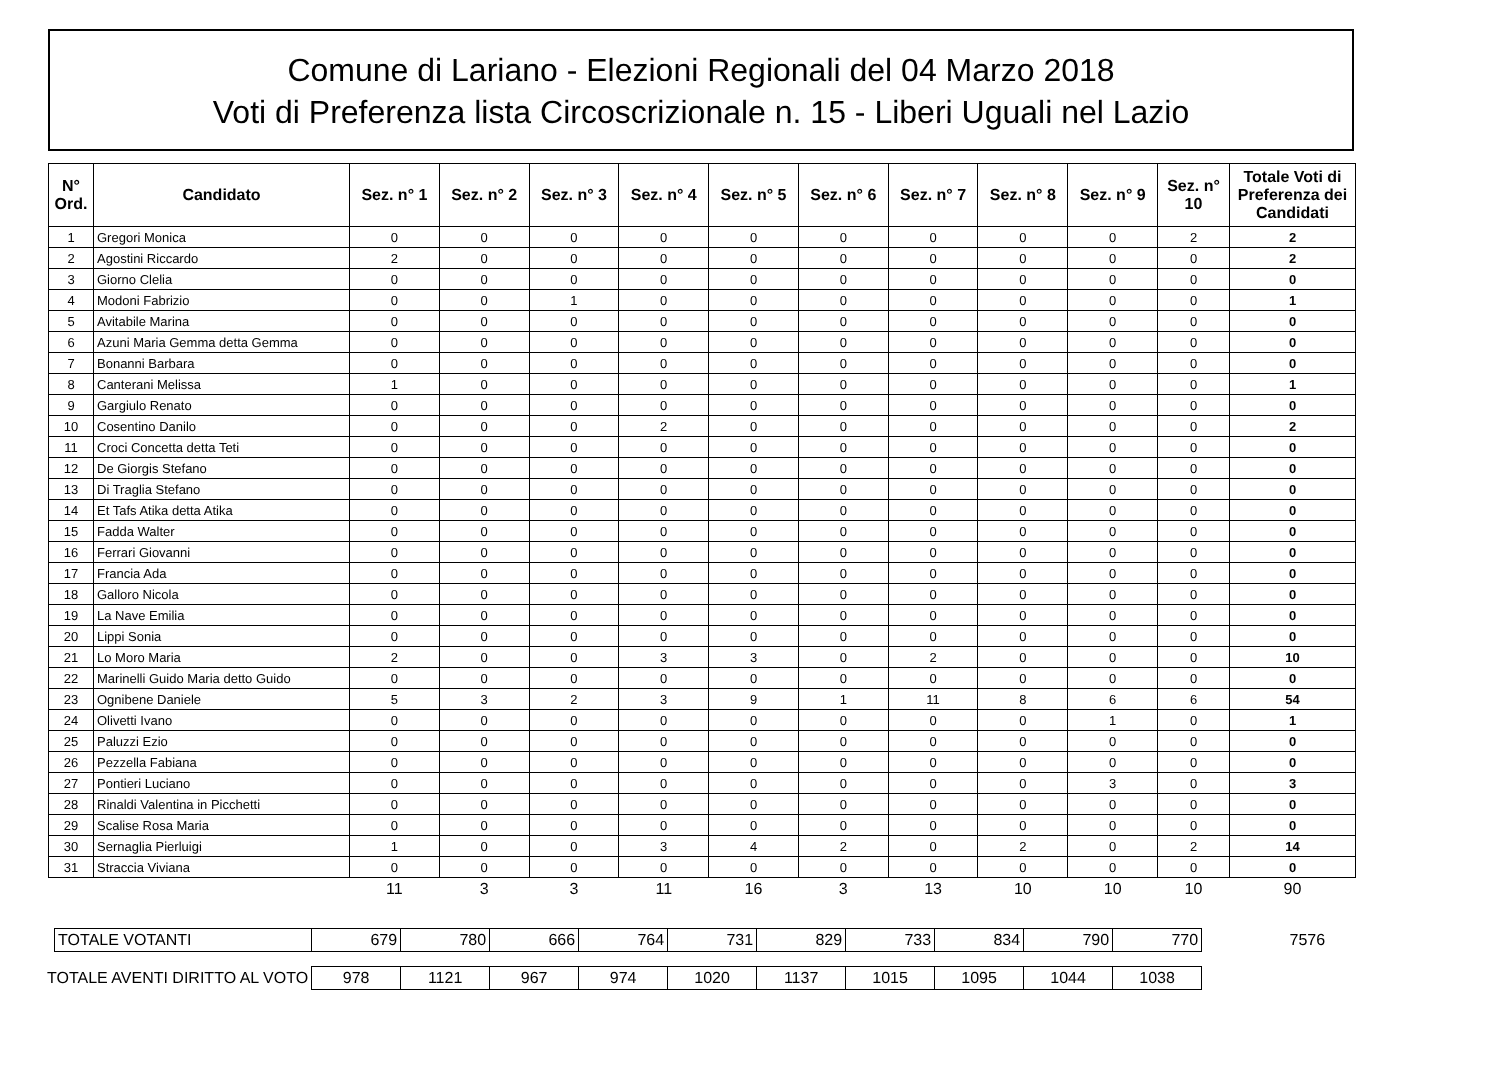Comune di Lariano - Elezioni Regionali del 04 Marzo 2018
Voti di Preferenza lista Circoscrizionale n. 15 - Liberi Uguali nel Lazio
| N° Ord. | Candidato | Sez. n° 1 | Sez. n° 2 | Sez. n° 3 | Sez. n° 4 | Sez. n° 5 | Sez. n° 6 | Sez. n° 7 | Sez. n° 8 | Sez. n° 9 | Sez. n° 10 | Totale Voti di Preferenza dei Candidati |
| --- | --- | --- | --- | --- | --- | --- | --- | --- | --- | --- | --- | --- |
| 1 | Gregori Monica | 0 | 0 | 0 | 0 | 0 | 0 | 0 | 0 | 0 | 2 | 2 |
| 2 | Agostini Riccardo | 2 | 0 | 0 | 0 | 0 | 0 | 0 | 0 | 0 | 0 | 2 |
| 3 | Giorno Clelia | 0 | 0 | 0 | 0 | 0 | 0 | 0 | 0 | 0 | 0 | 0 |
| 4 | Modoni Fabrizio | 0 | 0 | 1 | 0 | 0 | 0 | 0 | 0 | 0 | 0 | 1 |
| 5 | Avitabile Marina | 0 | 0 | 0 | 0 | 0 | 0 | 0 | 0 | 0 | 0 | 0 |
| 6 | Azuni Maria Gemma detta Gemma | 0 | 0 | 0 | 0 | 0 | 0 | 0 | 0 | 0 | 0 | 0 |
| 7 | Bonanni Barbara | 0 | 0 | 0 | 0 | 0 | 0 | 0 | 0 | 0 | 0 | 0 |
| 8 | Canterani Melissa | 1 | 0 | 0 | 0 | 0 | 0 | 0 | 0 | 0 | 0 | 1 |
| 9 | Gargiulo Renato | 0 | 0 | 0 | 0 | 0 | 0 | 0 | 0 | 0 | 0 | 0 |
| 10 | Cosentino Danilo | 0 | 0 | 0 | 2 | 0 | 0 | 0 | 0 | 0 | 0 | 2 |
| 11 | Croci Concetta detta Teti | 0 | 0 | 0 | 0 | 0 | 0 | 0 | 0 | 0 | 0 | 0 |
| 12 | De Giorgis Stefano | 0 | 0 | 0 | 0 | 0 | 0 | 0 | 0 | 0 | 0 | 0 |
| 13 | Di Traglia Stefano | 0 | 0 | 0 | 0 | 0 | 0 | 0 | 0 | 0 | 0 | 0 |
| 14 | Et Tafs Atika detta Atika | 0 | 0 | 0 | 0 | 0 | 0 | 0 | 0 | 0 | 0 | 0 |
| 15 | Fadda Walter | 0 | 0 | 0 | 0 | 0 | 0 | 0 | 0 | 0 | 0 | 0 |
| 16 | Ferrari Giovanni | 0 | 0 | 0 | 0 | 0 | 0 | 0 | 0 | 0 | 0 | 0 |
| 17 | Francia Ada | 0 | 0 | 0 | 0 | 0 | 0 | 0 | 0 | 0 | 0 | 0 |
| 18 | Galloro Nicola | 0 | 0 | 0 | 0 | 0 | 0 | 0 | 0 | 0 | 0 | 0 |
| 19 | La Nave Emilia | 0 | 0 | 0 | 0 | 0 | 0 | 0 | 0 | 0 | 0 | 0 |
| 20 | Lippi Sonia | 0 | 0 | 0 | 0 | 0 | 0 | 0 | 0 | 0 | 0 | 0 |
| 21 | Lo Moro Maria | 2 | 0 | 0 | 3 | 3 | 0 | 2 | 0 | 0 | 0 | 10 |
| 22 | Marinelli Guido Maria detto Guido | 0 | 0 | 0 | 0 | 0 | 0 | 0 | 0 | 0 | 0 | 0 |
| 23 | Ognibene Daniele | 5 | 3 | 2 | 3 | 9 | 1 | 11 | 8 | 6 | 6 | 54 |
| 24 | Olivetti Ivano | 0 | 0 | 0 | 0 | 0 | 0 | 0 | 0 | 1 | 0 | 1 |
| 25 | Paluzzi Ezio | 0 | 0 | 0 | 0 | 0 | 0 | 0 | 0 | 0 | 0 | 0 |
| 26 | Pezzella Fabiana | 0 | 0 | 0 | 0 | 0 | 0 | 0 | 0 | 0 | 0 | 0 |
| 27 | Pontieri Luciano | 0 | 0 | 0 | 0 | 0 | 0 | 0 | 0 | 3 | 0 | 3 |
| 28 | Rinaldi Valentina in Picchetti | 0 | 0 | 0 | 0 | 0 | 0 | 0 | 0 | 0 | 0 | 0 |
| 29 | Scalise Rosa Maria | 0 | 0 | 0 | 0 | 0 | 0 | 0 | 0 | 0 | 0 | 0 |
| 30 | Sernaglia Pierluigi | 1 | 0 | 0 | 3 | 4 | 2 | 0 | 2 | 0 | 2 | 14 |
| 31 | Straccia Viviana | 0 | 0 | 0 | 0 | 0 | 0 | 0 | 0 | 0 | 0 | 0 |
| | | 11 | 3 | 3 | 11 | 16 | 3 | 13 | 10 | 10 | 10 | 90 |
| | TOTALE VOTANTI | 679 | 780 | 666 | 764 | 731 | 829 | 733 | 834 | 790 | 770 | 7576 |
| TOTALE AVENTI DIRITTO AL VOTO | | 978 | 1121 | 967 | 974 | 1020 | 1137 | 1015 | 1095 | 1044 | 1038 | |